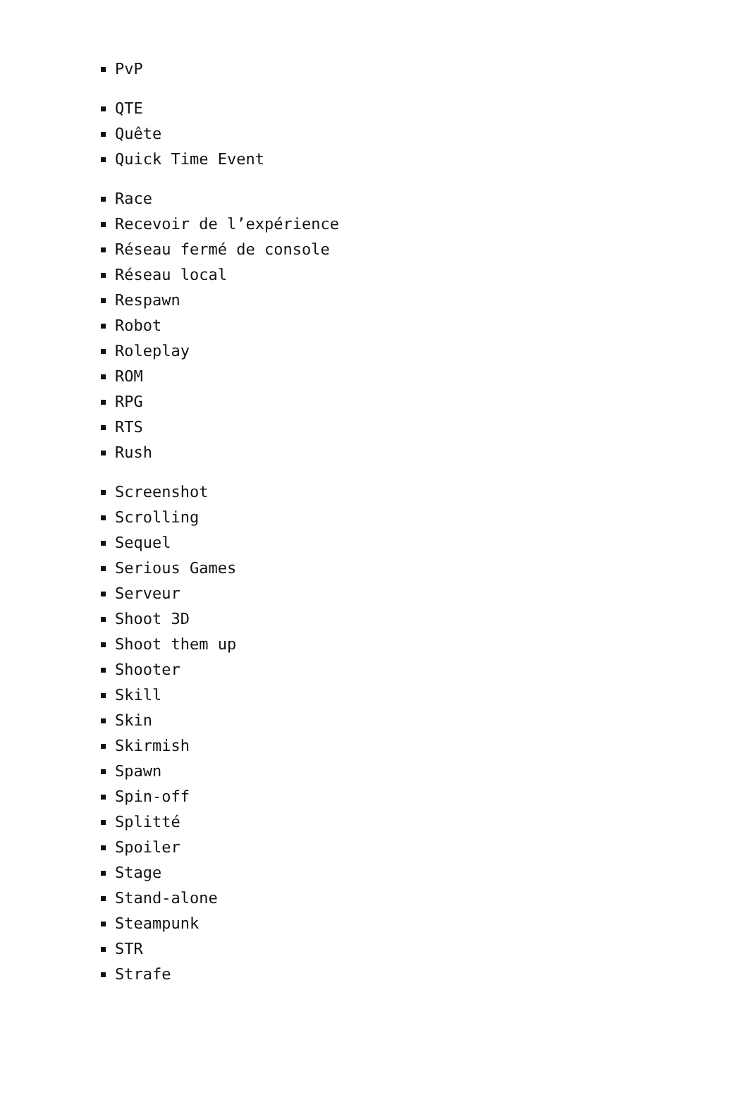PvP
QTE
Quête
Quick Time Event
Race
Recevoir de l’expérience
Réseau fermé de console
Réseau local
Respawn
Robot
Roleplay
ROM
RPG
RTS
Rush
Screenshot
Scrolling
Sequel
Serious Games
Serveur
Shoot 3D
Shoot them up
Shooter
Skill
Skin
Skirmish
Spawn
Spin-off
Splitté
Spoiler
Stage
Stand-alone
Steampunk
STR
Strafe